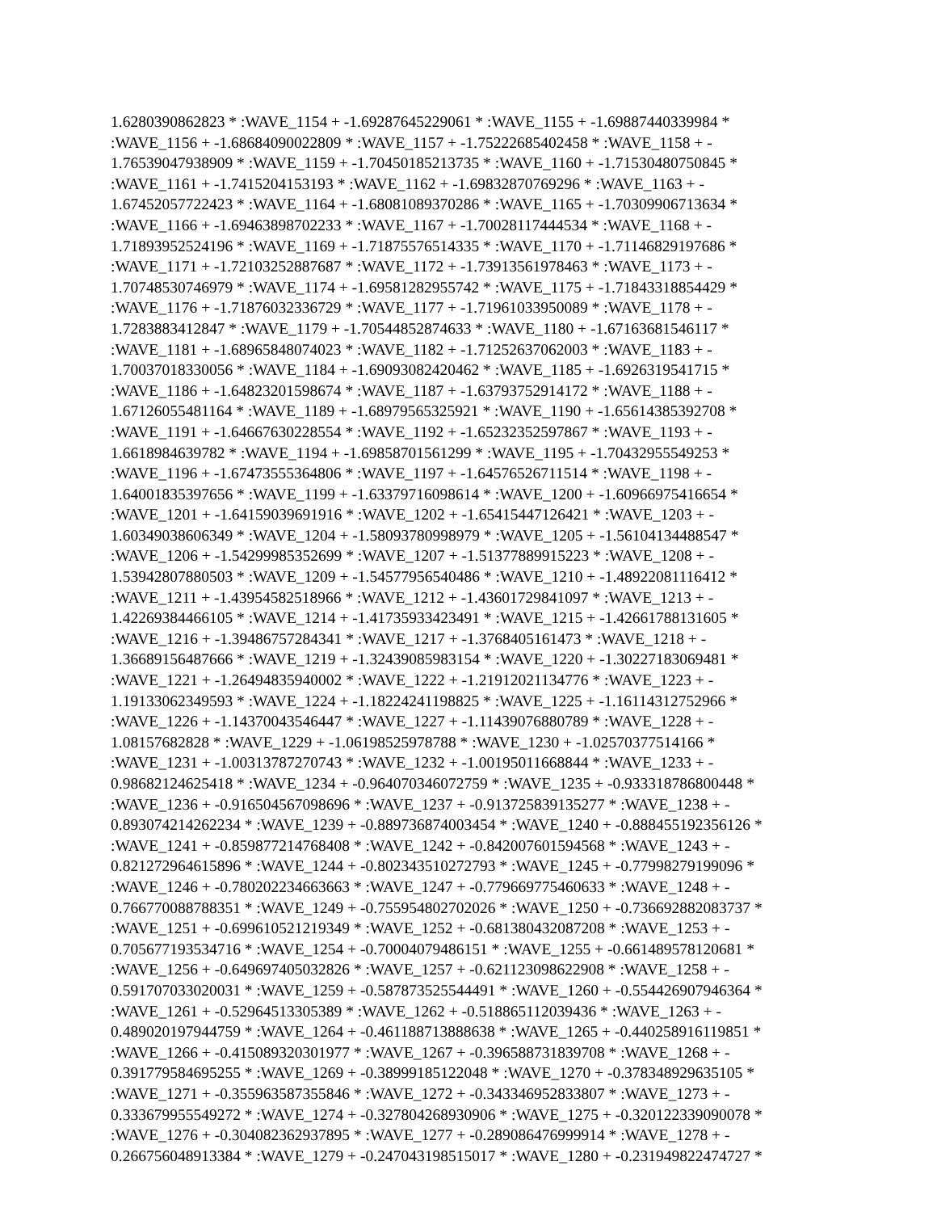1.6280390862823 * :WAVE_1154 + -1.69287645229061 * :WAVE_1155 + -1.69887440339984 *
:WAVE_1156 + -1.68684090022809 * :WAVE_1157 + -1.75222685402458 * :WAVE_1158 + -
1.76539047938909 * :WAVE_1159 + -1.70450185213735 * :WAVE_1160 + -1.71530480750845 *
:WAVE_1161 + -1.7415204153193 * :WAVE_1162 + -1.69832870769296 * :WAVE_1163 + -
1.67452057722423 * :WAVE_1164 + -1.68081089370286 * :WAVE_1165 + -1.70309906713634 *
:WAVE_1166 + -1.69463898702233 * :WAVE_1167 + -1.70028117444534 * :WAVE_1168 + -
1.71893952524196 * :WAVE_1169 + -1.71875576514335 * :WAVE_1170 + -1.71146829197686 *
:WAVE_1171 + -1.72103252887687 * :WAVE_1172 + -1.73913561978463 * :WAVE_1173 + -
1.70748530746979 * :WAVE_1174 + -1.69581282955742 * :WAVE_1175 + -1.71843318854429 *
:WAVE_1176 + -1.71876032336729 * :WAVE_1177 + -1.71961033950089 * :WAVE_1178 + -
1.7283883412847 * :WAVE_1179 + -1.70544852874633 * :WAVE_1180 + -1.67163681546117 *
:WAVE_1181 + -1.68965848074023 * :WAVE_1182 + -1.71252637062003 * :WAVE_1183 + -
1.70037018330056 * :WAVE_1184 + -1.69093082420462 * :WAVE_1185 + -1.6926319541715 *
:WAVE_1186 + -1.64823201598674 * :WAVE_1187 + -1.63793752914172 * :WAVE_1188 + -
1.67126055481164 * :WAVE_1189 + -1.68979565325921 * :WAVE_1190 + -1.65614385392708 *
:WAVE_1191 + -1.64667630228554 * :WAVE_1192 + -1.65232352597867 * :WAVE_1193 + -
1.6618984639782 * :WAVE_1194 + -1.69858701561299 * :WAVE_1195 + -1.70432955549253 *
:WAVE_1196 + -1.67473555364806 * :WAVE_1197 + -1.64576526711514 * :WAVE_1198 + -
1.64001835397656 * :WAVE_1199 + -1.63379716098614 * :WAVE_1200 + -1.60966975416654 *
:WAVE_1201 + -1.64159039691916 * :WAVE_1202 + -1.65415447126421 * :WAVE_1203 + -
1.60349038606349 * :WAVE_1204 + -1.58093780998979 * :WAVE_1205 + -1.56104134488547 *
:WAVE_1206 + -1.54299985352699 * :WAVE_1207 + -1.51377889915223 * :WAVE_1208 + -
1.53942807880503 * :WAVE_1209 + -1.54577956540486 * :WAVE_1210 + -1.48922081116412 *
:WAVE_1211 + -1.43954582518966 * :WAVE_1212 + -1.43601729841097 * :WAVE_1213 + -
1.42269384466105 * :WAVE_1214 + -1.41735933423491 * :WAVE_1215 + -1.42661788131605 *
:WAVE_1216 + -1.39486757284341 * :WAVE_1217 + -1.3768405161473 * :WAVE_1218 + -
1.36689156487666 * :WAVE_1219 + -1.32439085983154 * :WAVE_1220 + -1.30227183069481 *
:WAVE_1221 + -1.26494835940002 * :WAVE_1222 + -1.21912021134776 * :WAVE_1223 + -
1.19133062349593 * :WAVE_1224 + -1.18224241198825 * :WAVE_1225 + -1.16114312752966 *
:WAVE_1226 + -1.14370043546447 * :WAVE_1227 + -1.11439076880789 * :WAVE_1228 + -
1.08157682828 * :WAVE_1229 + -1.06198525978788 * :WAVE_1230 + -1.02570377514166 *
:WAVE_1231 + -1.00313787270743 * :WAVE_1232 + -1.00195011668844 * :WAVE_1233 + -
0.98682124625418 * :WAVE_1234 + -0.964070346072759 * :WAVE_1235 + -0.933318786800448 *
:WAVE_1236 + -0.916504567098696 * :WAVE_1237 + -0.913725839135277 * :WAVE_1238 + -
0.893074214262234 * :WAVE_1239 + -0.889736874003454 * :WAVE_1240 + -0.888455192356126 *
:WAVE_1241 + -0.859877214768408 * :WAVE_1242 + -0.842007601594568 * :WAVE_1243 + -
0.821272964615896 * :WAVE_1244 + -0.802343510272793 * :WAVE_1245 + -0.77998279199096 *
:WAVE_1246 + -0.780202234663663 * :WAVE_1247 + -0.779669775460633 * :WAVE_1248 + -
0.766770088788351 * :WAVE_1249 + -0.755954802702026 * :WAVE_1250 + -0.736692882083737 *
:WAVE_1251 + -0.699610521219349 * :WAVE_1252 + -0.681380432087208 * :WAVE_1253 + -
0.705677193534716 * :WAVE_1254 + -0.70004079486151 * :WAVE_1255 + -0.661489578120681 *
:WAVE_1256 + -0.649697405032826 * :WAVE_1257 + -0.621123098622908 * :WAVE_1258 + -
0.591707033020031 * :WAVE_1259 + -0.587873525544491 * :WAVE_1260 + -0.554426907946364 *
:WAVE_1261 + -0.52964513305389 * :WAVE_1262 + -0.518865112039436 * :WAVE_1263 + -
0.489020197944759 * :WAVE_1264 + -0.461188713888638 * :WAVE_1265 + -0.440258916119851 *
:WAVE_1266 + -0.415089320301977 * :WAVE_1267 + -0.396588731839708 * :WAVE_1268 + -
0.391779584695255 * :WAVE_1269 + -0.38999185122048 * :WAVE_1270 + -0.378348929635105 *
:WAVE_1271 + -0.355963587355846 * :WAVE_1272 + -0.343346952833807 * :WAVE_1273 + -
0.333679955549272 * :WAVE_1274 + -0.327804268930906 * :WAVE_1275 + -0.320122339090078 *
:WAVE_1276 + -0.304082362937895 * :WAVE_1277 + -0.289086476999914 * :WAVE_1278 + -
0.266756048913384 * :WAVE_1279 + -0.247043198515017 * :WAVE_1280 + -0.231949822474727 *